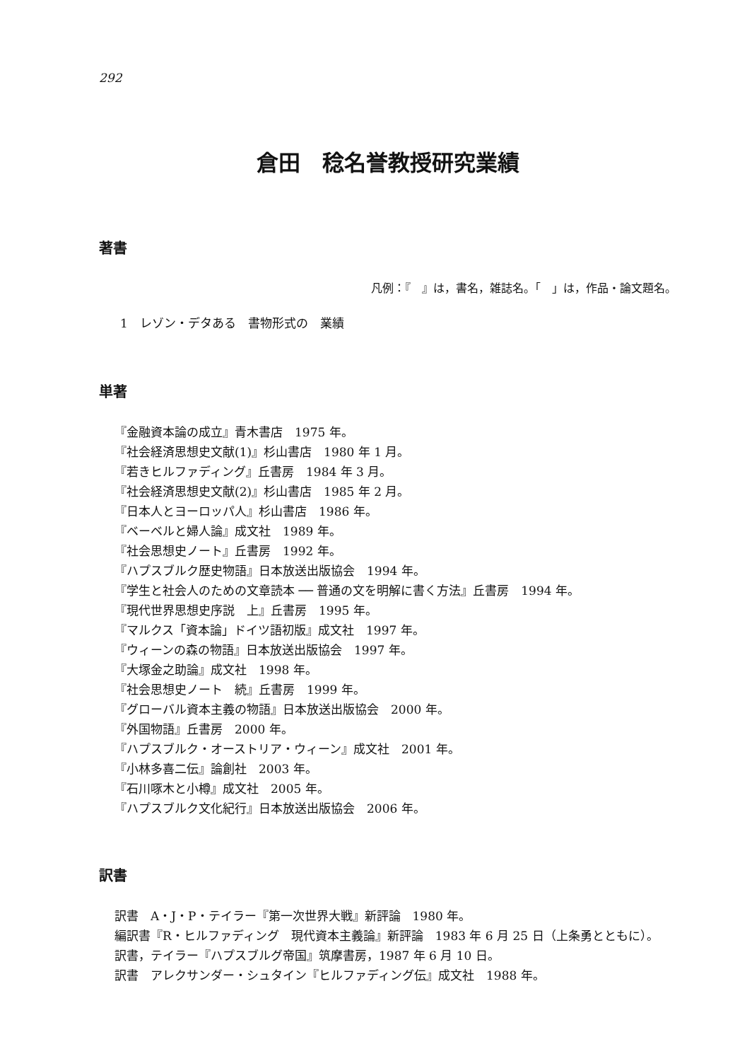292
倉田　稔名誉教授研究業績
著書
凡例：『　』は，書名，雑誌名。「　」は，作品・論文題名。
1　レゾン・デタある　書物形式の　業績
単著
『金融資本論の成立』青木書店　1975 年。
『社会経済思想史文献(1)』杉山書店　1980 年 1 月。
『若きヒルファディング』丘書房　1984 年 3 月。
『社会経済思想史文献(2)』杉山書店　1985 年 2 月。
『日本人とヨーロッパ人』杉山書店　1986 年。
『ベーベルと婦人論』成文社　1989 年。
『社会思想史ノート』丘書房　1992 年。
『ハプスブルク歴史物語』日本放送出版協会　1994 年。
『学生と社会人のための文章読本 ── 普通の文を明解に書く方法』丘書房　1994 年。
『現代世界思想史序説　上』丘書房　1995 年。
『マルクス「資本論」ドイツ語初版』成文社　1997 年。
『ウィーンの森の物語』日本放送出版協会　1997 年。
『大塚金之助論』成文社　1998 年。
『社会思想史ノート　続』丘書房　1999 年。
『グローバル資本主義の物語』日本放送出版協会　2000 年。
『外国物語』丘書房　2000 年。
『ハプスブルク・オーストリア・ウィーン』成文社　2001 年。
『小林多喜二伝』論創社　2003 年。
『石川啄木と小樽』成文社　2005 年。
『ハプスブルク文化紀行』日本放送出版協会　2006 年。
訳書
訳書　A・J・P・テイラー『第一次世界大戦』新評論　1980 年。
編訳書『R・ヒルファディング　現代資本主義論』新評論　1983 年 6 月 25 日（上条勇とともに）。
訳書，テイラー『ハプスブルグ帝国』筑摩書房，1987 年 6 月 10 日。
訳書　アレクサンダー・シュタイン『ヒルファディング伝』成文社　1988 年。